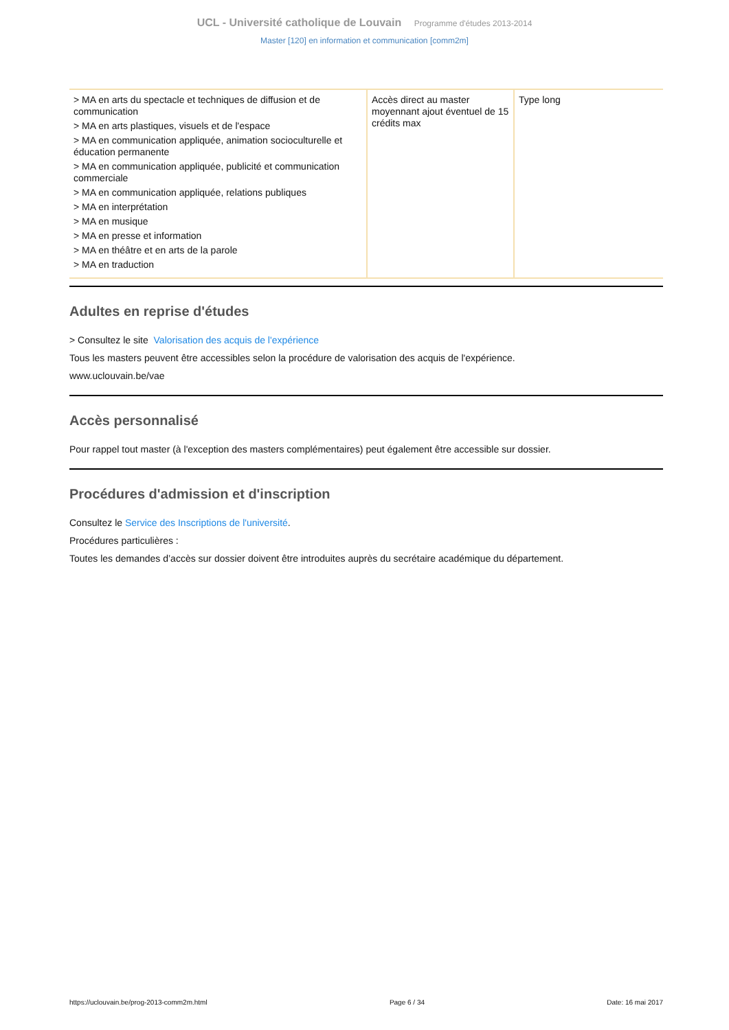UCL - Université catholique de Louvain Programme d'études 2013-2014
Master [120] en information et communication [comm2m]
| > MA en arts du spectacle et techniques de diffusion et de communication > MA en arts plastiques, visuels et de l'espace > MA en communication appliquée, animation socioculturelle et éducation permanente > MA en communication appliquée, publicité et communication commerciale > MA en communication appliquée, relations publiques > MA en interprétation > MA en musique > MA en presse et information > MA en théâtre et en arts de la parole > MA en traduction | Accès direct au master moyennant ajout éventuel de 15 crédits max | Type long |
Adultes en reprise d'études
> Consultez le site Valorisation des acquis de l'expérience
Tous les masters peuvent être accessibles selon la procédure de valorisation des acquis de l'expérience.
www.uclouvain.be/vae
Accès personnalisé
Pour rappel tout master (à l'exception des masters complémentaires) peut également être accessible sur dossier.
Procédures d'admission et d'inscription
Consultez le Service des Inscriptions de l'université.
Procédures particulières :
Toutes les demandes d’accès sur dossier doivent être introduites auprès du secrétaire académique du département.
https://uclouvain.be/prog-2013-comm2m.html Page 6 / 34 Date: 16 mai 2017